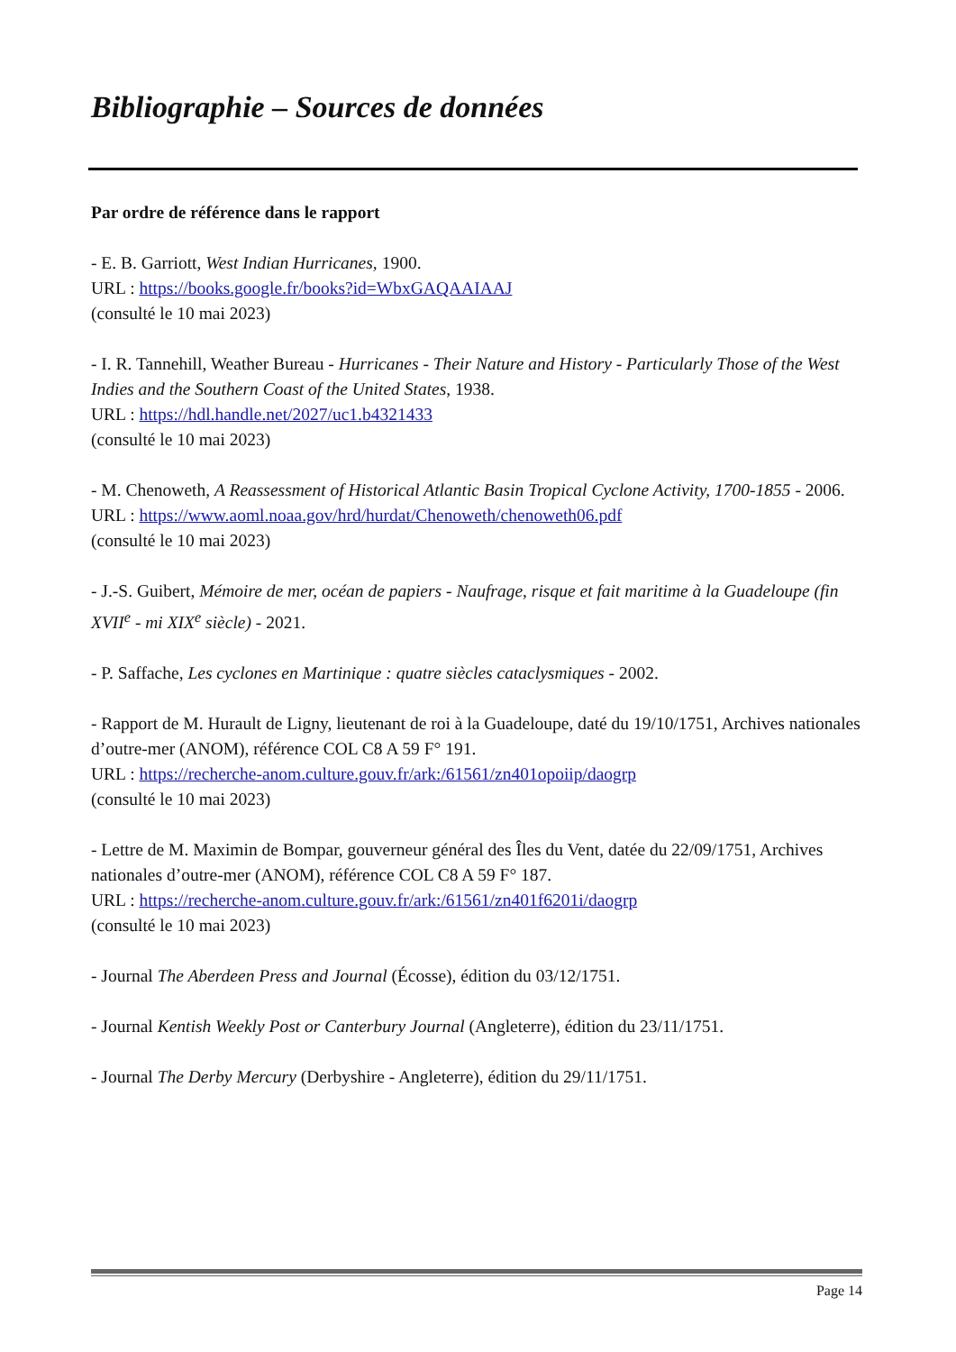Bibliographie – Sources de données
Par ordre de référence dans le rapport
- E. B. Garriott, West Indian Hurricanes, 1900.
URL : https://books.google.fr/books?id=WbxGAQAAIAAJ
(consulté le 10 mai 2023)
- I. R. Tannehill, Weather Bureau - Hurricanes - Their Nature and History - Particularly Those of the West Indies and the Southern Coast of the United States, 1938.
URL : https://hdl.handle.net/2027/uc1.b4321433
(consulté le 10 mai 2023)
- M. Chenoweth, A Reassessment of Historical Atlantic Basin Tropical Cyclone Activity, 1700-1855 - 2006.
URL : https://www.aoml.noaa.gov/hrd/hurdat/Chenoweth/chenoweth06.pdf
(consulté le 10 mai 2023)
- J.-S. Guibert, Mémoire de mer, océan de papiers - Naufrage, risque et fait maritime à la Guadeloupe (fin XVII<sup>e</sup> - mi XIX<sup>e</sup> siècle) - 2021.
- P. Saffache, Les cyclones en Martinique : quatre siècles cataclysmiques - 2002.
- Rapport de M. Hurault de Ligny, lieutenant de roi à la Guadeloupe, daté du 19/10/1751, Archives nationales d’outre-mer (ANOM), référence COL C8 A 59 F° 191.
URL : https://recherche-anom.culture.gouv.fr/ark:/61561/zn401opoiip/daogrp
(consulté le 10 mai 2023)
- Lettre de M. Maximin de Bompar, gouverneur général des Îles du Vent, datée du 22/09/1751, Archives nationales d’outre-mer (ANOM), référence COL C8 A 59 F° 187.
URL : https://recherche-anom.culture.gouv.fr/ark:/61561/zn401f6201i/daogrp
(consulté le 10 mai 2023)
- Journal The Aberdeen Press and Journal (Écosse), édition du 03/12/1751.
- Journal Kentish Weekly Post or Canterbury Journal (Angleterre), édition du 23/11/1751.
- Journal The Derby Mercury (Derbyshire - Angleterre), édition du 29/11/1751.
Page 14